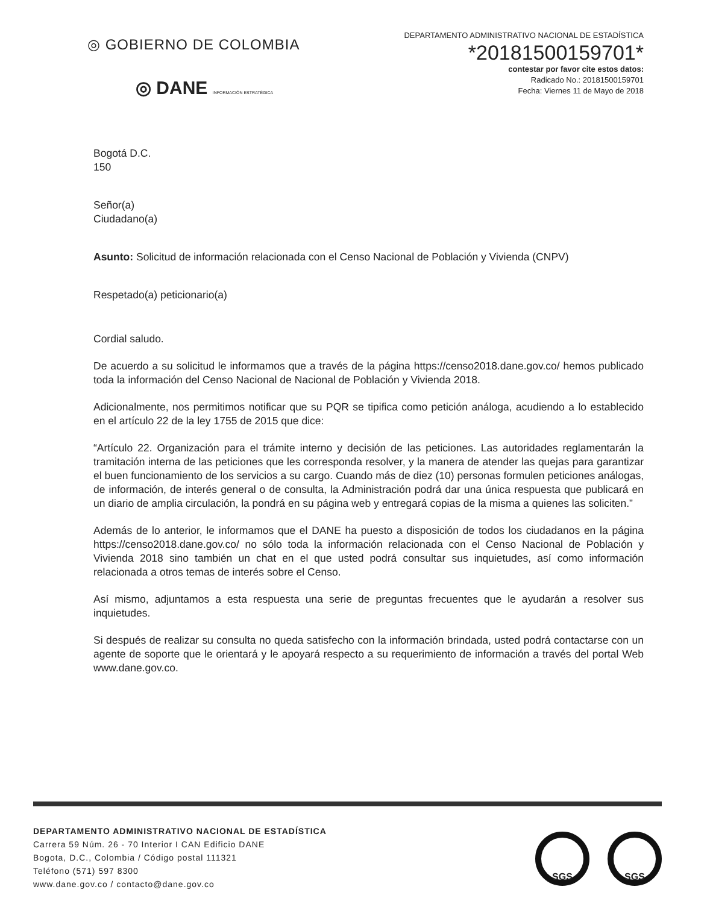◎ GOBIERNO DE COLOMBIA
◎ DANE INFORMACIÓN ESTRATÉGICA
DEPARTAMENTO ADMINISTRATIVO NACIONAL DE ESTADÍSTICA
*20181500159701*
contestar por favor cite estos datos:
Radicado No.: 20181500159701
Fecha: Viernes 11 de Mayo de 2018
Bogotá D.C.
150
Señor(a)
Ciudadano(a)
Asunto: Solicitud de información relacionada con el Censo Nacional de Población y Vivienda (CNPV)
Respetado(a) peticionario(a)
Cordial saludo.
De acuerdo a su solicitud le informamos que a través de la página https://censo2018.dane.gov.co/ hemos publicado toda la información del Censo Nacional de Nacional de Población y Vivienda 2018.
Adicionalmente, nos permitimos notificar que su PQR se tipifica como petición análoga, acudiendo a lo establecido en el artículo 22 de la ley 1755 de 2015 que dice:
“Artículo 22. Organización para el trámite interno y decisión de las peticiones. Las autoridades reglamentarán la tramitación interna de las peticiones que les corresponda resolver, y la manera de atender las quejas para garantizar el buen funcionamiento de los servicios a su cargo. Cuando más de diez (10) personas formulen peticiones análogas, de información, de interés general o de consulta, la Administración podrá dar una única respuesta que publicará en un diario de amplia circulación, la pondrá en su página web y entregará copias de la misma a quienes las soliciten.”
Además de lo anterior, le informamos que el DANE ha puesto a disposición de todos los ciudadanos en la página https://censo2018.dane.gov.co/ no sólo toda la información relacionada con el Censo Nacional de Población y Vivienda 2018 sino también un chat en el que usted podrá consultar sus inquietudes, así como información relacionada a otros temas de interés sobre el Censo.
Así mismo, adjuntamos a esta respuesta una serie de preguntas frecuentes que le ayudarán a resolver sus inquietudes.
Si después de realizar su consulta no queda satisfecho con la información brindada, usted podrá contactarse con un agente de soporte que le orientará y le apoyará respecto a su requerimiento de información a través del portal Web www.dane.gov.co.
DEPARTAMENTO ADMINISTRATIVO NACIONAL DE ESTADÍSTICA
Carrera 59 Núm. 26 - 70 Interior I CAN Edificio DANE
Bogota, D.C., Colombia / Código postal 111321
Teléfono (571) 597 8300
www.dane.gov.co / contacto@dane.gov.co
SGS SGS